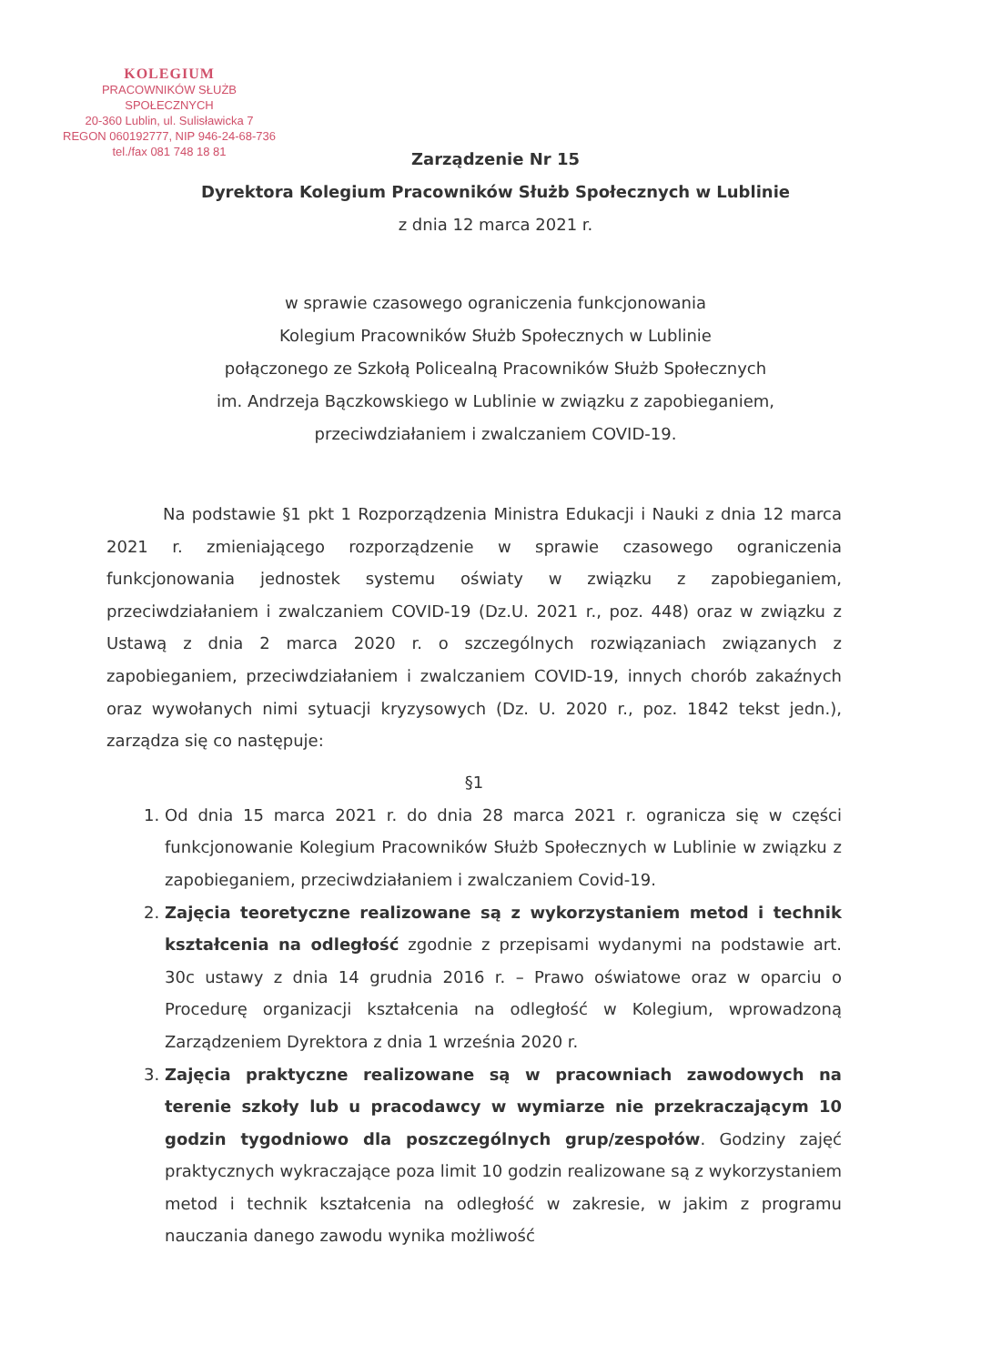KOLEGIUM
PRACOWNIKÓW SŁUŻB SPOŁECZNYCH
20-360 Lublin, ul. Sulisławicka 7
REGON 060192777, NIP 946-24-68-736
tel./fax 081 748 18 81
Zarządzenie Nr 15
Dyrektora Kolegium Pracowników Służb Społecznych w Lublinie
z dnia 12 marca 2021 r.
w sprawie czasowego ograniczenia funkcjonowania
Kolegium Pracowników Służb Społecznych w Lublinie
połączonego ze Szkołą Policealną Pracowników Służb Społecznych
im. Andrzeja Bączkowskiego w Lublinie w związku z zapobieganiem,
przeciwdziałaniem i zwalczaniem COVID-19.
Na podstawie §1 pkt 1 Rozporządzenia Ministra Edukacji i Nauki z dnia 12 marca 2021 r. zmieniającego rozporządzenie w sprawie czasowego ograniczenia funkcjonowania jednostek systemu oświaty w związku z zapobieganiem, przeciwdziałaniem i zwalczaniem COVID-19 (Dz.U. 2021 r., poz. 448) oraz w związku z Ustawą z dnia 2 marca 2020 r. o szczególnych rozwiązaniach związanych z zapobieganiem, przeciwdziałaniem i zwalczaniem COVID-19, innych chorób zakaźnych oraz wywołanych nimi sytuacji kryzysowych (Dz. U. 2020 r., poz. 1842 tekst jedn.), zarządza się co następuje:
§1
1. Od dnia 15 marca 2021 r. do dnia 28 marca 2021 r. ogranicza się w części funkcjonowanie Kolegium Pracowników Służb Społecznych w Lublinie w związku z zapobieganiem, przeciwdziałaniem i zwalczaniem Covid-19.
2. Zajęcia teoretyczne realizowane są z wykorzystaniem metod i technik kształcenia na odległość zgodnie z przepisami wydanymi na podstawie art. 30c ustawy z dnia 14 grudnia 2016 r. – Prawo oświatowe oraz w oparciu o Procedurę organizacji kształcenia na odległość w Kolegium, wprowadzoną Zarządzeniem Dyrektora z dnia 1 września 2020 r.
3. Zajęcia praktyczne realizowane są w pracowniach zawodowych na terenie szkoły lub u pracodawcy w wymiarze nie przekraczającym 10 godzin tygodniowo dla poszczególnych grup/zespołów. Godziny zajęć praktycznych wykraczające poza limit 10 godzin realizowane są z wykorzystaniem metod i technik kształcenia na odległość w zakresie, w jakim z programu nauczania danego zawodu wynika możliwość